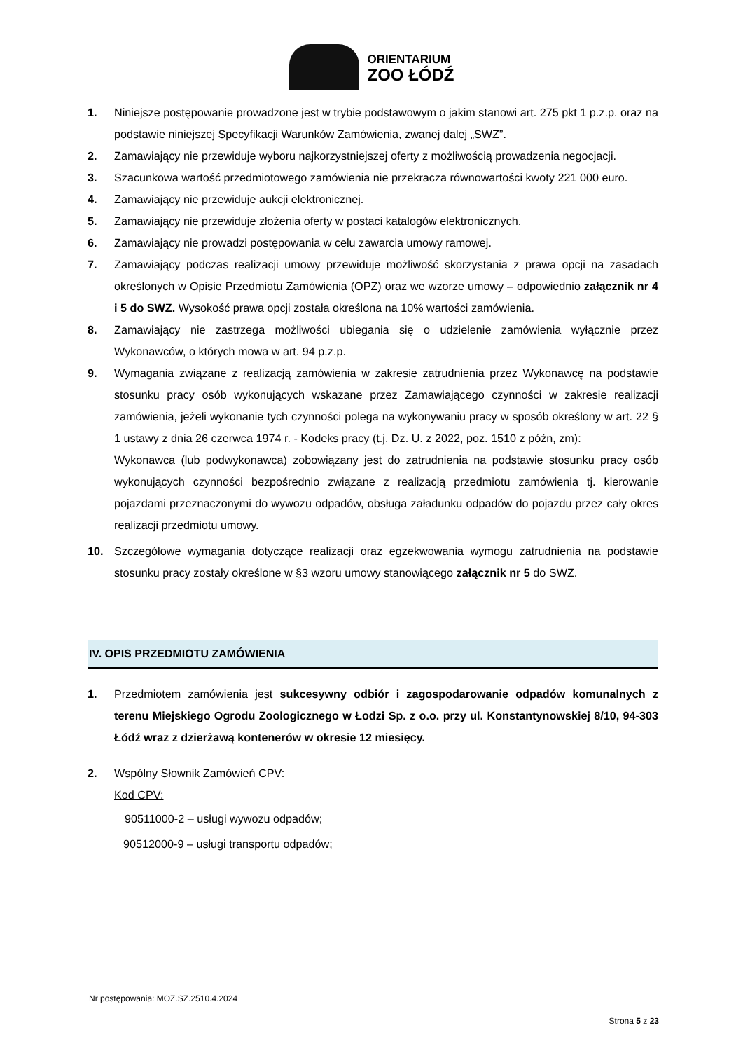ORIENTARIUM
ZOO ŁÓDŹ
1. Niniejsze postępowanie prowadzone jest w trybie podstawowym o jakim stanowi art. 275 pkt 1 p.z.p. oraz na podstawie niniejszej Specyfikacji Warunków Zamówienia, zwanej dalej „SWZ”.
2. Zamawiający nie przewiduje wyboru najkorzystniejszej oferty z możliwością prowadzenia negocjacji.
3. Szacunkowa wartość przedmiotowego zamówienia nie przekracza równowartości kwoty 221 000 euro.
4. Zamawiający nie przewiduje aukcji elektronicznej.
5. Zamawiający nie przewiduje złożenia oferty w postaci katalogów elektronicznych.
6. Zamawiający nie prowadzi postępowania w celu zawarcia umowy ramowej.
7. Zamawiający podczas realizacji umowy przewiduje możliwość skorzystania z prawa opcji na zasadach określonych w Opisie Przedmiotu Zamówienia (OPZ) oraz we wzorze umowy – odpowiednio załącznik nr 4 i 5 do SWZ. Wysokość prawa opcji została określona na 10% wartości zamówienia.
8. Zamawiający nie zastrzega możliwości ubiegania się o udzielenie zamówienia wyłącznie przez Wykonawców, o których mowa w art. 94 p.z.p.
9. Wymagania związane z realizacją zamówienia w zakresie zatrudnienia przez Wykonawcę na podstawie stosunku pracy osób wykonujących wskazane przez Zamawiającego czynności w zakresie realizacji zamówienia, jeżeli wykonanie tych czynności polega na wykonywaniu pracy w sposób określony w art. 22 § 1 ustawy z dnia 26 czerwca 1974 r. - Kodeks pracy (t.j. Dz. U. z 2022, poz. 1510 z późn, zm):
Wykonawca (lub podwykonawca) zobowiązany jest do zatrudnienia na podstawie stosunku pracy osób wykonujących czynności bezpośrednio związane z realizacją przedmiotu zamówienia tj. kierowanie pojazdami przeznaczonymi do wywozu odpadów, obsługa załadunku odpadów do pojazdu przez cały okres realizacji przedmiotu umowy.
10. Szczegółowe wymagania dotyczące realizacji oraz egzekwowania wymogu zatrudnienia na podstawie stosunku pracy zostały określone w §3 wzoru umowy stanowiącego załącznik nr 5 do SWZ.
IV. OPIS PRZEDMIOTU ZAMÓWIENIA
1. Przedmiotem zamówienia jest sukcesywny odbiór i zagospodarowanie odpadów komunalnych z terenu Miejskiego Ogrodu Zoologicznego w Łodzi Sp. z o.o. przy ul. Konstantynowskiej 8/10, 94-303 Łódź wraz z dzierżawą kontenerów w okresie 12 miesięcy.
2. Wspólny Słownik Zamówień CPV:
Kod CPV:
90511000-2 – usługi wywozu odpadów;
90512000-9 – usługi transportu odpadów;
Nr postępowania: MOZ.SZ.2510.4.2024
Strona 5 z 23